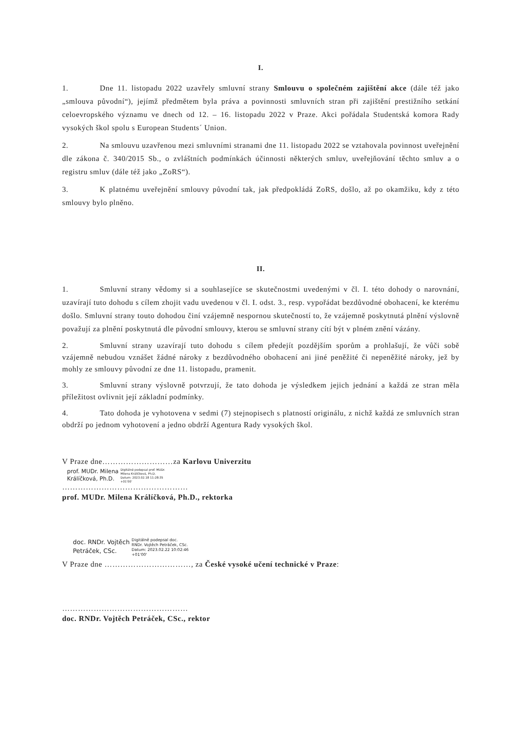I.
1. Dne 11. listopadu 2022 uzavřely smluvní strany Smlouvu o společném zajištění akce (dále též jako „smlouva původní“), jejímž předmětem byla práva a povinnosti smluvních stran při zajištění prestižního setkání celoevropského významu ve dnech od 12. – 16. listopadu 2022 v Praze. Akci pořádala Studentská komora Rady vysokých škol spolu s European Students´ Union.
2. Na smlouvu uzavřenou mezi smluvními stranami dne 11. listopadu 2022 se vztahovala povinnost uveřejnění dle zákona č. 340/2015 Sb., o zvláštních podmínkách účinnosti některých smluv, uveřejňování těchto smluv a o registru smluv (dále též jako „ZoRS“).
3. K platnému uveřejnění smlouvy původní tak, jak předpokládá ZoRS, došlo, až po okamžiku, kdy z této smlouvy bylo plněno.
II.
1. Smluvní strany vědomy si a souhlasejíce se skutečnostmi uvedenými v čl. I. této dohody o narovnání, uzavírají tuto dohodu s cílem zhojit vadu uvedenou v čl. I. odst. 3., resp. vypořádat bezdůvodné obohacení, ke kterému došlo. Smluvní strany touto dohodou činí vzájemně nespornou skutečností to, že vzájemně poskytnutá plnění výslovně považují za plnění poskytnutá dle původní smlouvy, kterou se smluvní strany cítí být v plném znění vázány.
2. Smluvní strany uzavírají tuto dohodu s cílem předejít pozdějším sporům a prohlašují, že vůči sobě vzájemně nebudou vznášet žádné nároky z bezdůvodného obohacení ani jiné peněžité či nepeněžité nároky, jež by mohly ze smlouvy původní ze dne 11. listopadu, pramenit.
3. Smluvní strany výslovně potvrzují, že tato dohoda je výsledkem jejich jednání a každá ze stran měla příležitost ovlivnit její základní podmínky.
4. Tato dohoda je vyhotovena v sedmi (7) stejnopisech s platností originálu, z nichž každá ze smluvních stran obdrží po jednom vyhotovení a jedno obdrží Agentura Rady vysokých škol.
V Praze dne………………………za Karlovu Univerzitu
prof. MUDr. Milena
Králíčková, Ph.D.
Digitálně podepsal prof. MUDr.
Milena Králíčková, Ph.D.
Datum: 2023.02.18 11:28:35
+01'00'
…………………………………………
prof. MUDr. Milena Králíčková, Ph.D., rektorka
doc. RNDr. Vojtěch
Petráček, CSc.
Digitálně podepsal doc.
RNDr. Vojtěch Petráček, CSc.
Datum: 2023.02.22 10:02:46
+01'00'
V Praze dne ……………………………, za České vysoké učení technické v Praze:
…………………………………………
doc. RNDr. Vojtěch Petráček, CSc., rektor